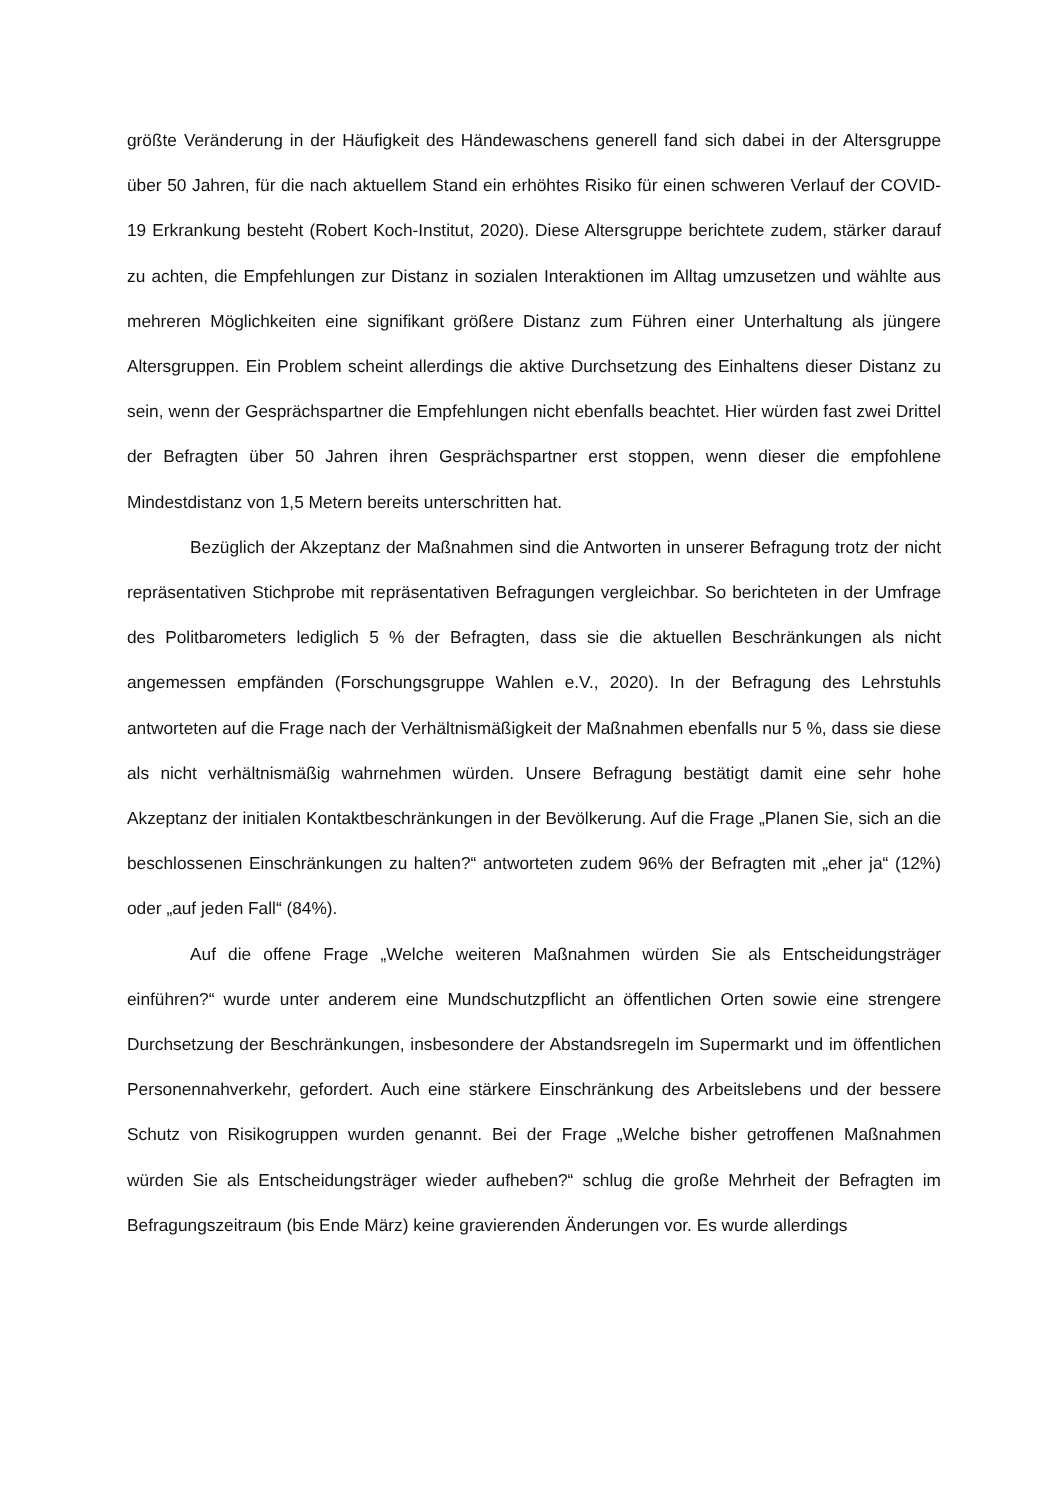größte Veränderung in der Häufigkeit des Händewaschens generell fand sich dabei in der Altersgruppe über 50 Jahren, für die nach aktuellem Stand ein erhöhtes Risiko für einen schweren Verlauf der COVID-19 Erkrankung besteht (Robert Koch-Institut, 2020). Diese Altersgruppe berichtete zudem, stärker darauf zu achten, die Empfehlungen zur Distanz in sozialen Interaktionen im Alltag umzusetzen und wählte aus mehreren Möglichkeiten eine signifikant größere Distanz zum Führen einer Unterhaltung als jüngere Altersgruppen. Ein Problem scheint allerdings die aktive Durchsetzung des Einhaltens dieser Distanz zu sein, wenn der Gesprächspartner die Empfehlungen nicht ebenfalls beachtet. Hier würden fast zwei Drittel der Befragten über 50 Jahren ihren Gesprächspartner erst stoppen, wenn dieser die empfohlene Mindestdistanz von 1,5 Metern bereits unterschritten hat.
Bezüglich der Akzeptanz der Maßnahmen sind die Antworten in unserer Befragung trotz der nicht repräsentativen Stichprobe mit repräsentativen Befragungen vergleichbar. So berichteten in der Umfrage des Politbarometers lediglich 5 % der Befragten, dass sie die aktuellen Beschränkungen als nicht angemessen empfänden (Forschungsgruppe Wahlen e.V., 2020). In der Befragung des Lehrstuhls antworteten auf die Frage nach der Verhältnismäßigkeit der Maßnahmen ebenfalls nur 5 %, dass sie diese als nicht verhältnismäßig wahrnehmen würden. Unsere Befragung bestätigt damit eine sehr hohe Akzeptanz der initialen Kontaktbeschränkungen in der Bevölkerung. Auf die Frage „Planen Sie, sich an die beschlossenen Einschränkungen zu halten?“ antworteten zudem 96% der Befragten mit „eher ja“ (12%) oder „auf jeden Fall“ (84%).
Auf die offene Frage „Welche weiteren Maßnahmen würden Sie als Entscheidungsträger einführen?“ wurde unter anderem eine Mundschutzpflicht an öffentlichen Orten sowie eine strengere Durchsetzung der Beschränkungen, insbesondere der Abstandsregeln im Supermarkt und im öffentlichen Personennahverkehr, gefordert. Auch eine stärkere Einschränkung des Arbeitslebens und der bessere Schutz von Risikogruppen wurden genannt. Bei der Frage „Welche bisher getroffenen Maßnahmen würden Sie als Entscheidungsträger wieder aufheben?“ schlug die große Mehrheit der Befragten im Befragungszeitraum (bis Ende März) keine gravierenden Änderungen vor. Es wurde allerdings